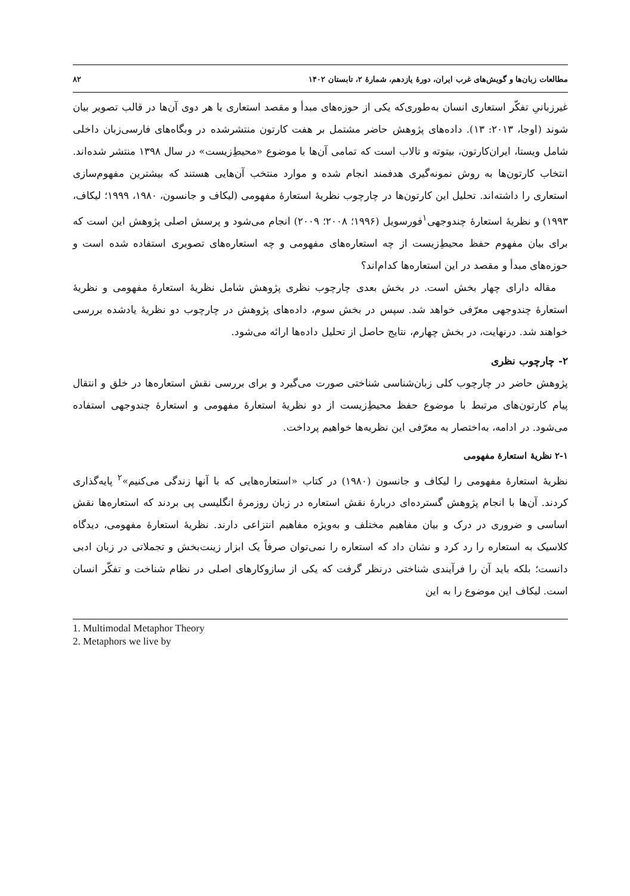مطالعات زبان‌ها و گویش‌های غرب ایران، دورۀ یازدهم، شمارۀ ۲، تابستان ۱۴۰۲ ۸۲
غیرزبانیِ تفکّر استعاری انسان به‌طوری‌که یکی از حوزه‌های مبدأ و مقصد استعاری یا هر دوی آن‌ها در قالب تصویر بیان شوند (اوجا، ۲۰۱۳: ۱۳). داده‌های پژوهش حاضر مشتمل بر هفت کارتون منتشرشده در وبگاه‌های فارسی‌زبان داخلی شامل ویستا، ایران‌کارتون، بیتوته و تالاب است که تمامی آن‌ها با موضوع «محیطِ‌زیست» در سال ۱۳۹۸ منتشر شده‌اند. انتخاب کارتون‌ها به روش نمونه‌گیری هدفمند انجام شده و موارد منتخب آن‌هایی هستند که بیشترین مفهوم‌سازی استعاری را داشته‌اند. تحلیل این کارتون‌ها در چارچوب نظریۀ استعارۀ مفهومی (لیکاف و جانسون، ۱۹۸۰، ۱۹۹۹؛ لیکاف، ۱۹۹۳) و نظریۀ استعارۀ چندوجهی<sup>۱</sup>فورسویل (۱۹۹۶؛ ۲۰۰۸؛ ۲۰۰۹) انجام می‌شود و پرسش اصلی پژوهش این است که برای بیان مفهوم حفظ محیطِ‌زیست از چه استعاره‌های مفهومی و چه استعاره‌های تصویری استفاده شده است و حوزه‌های مبدأ و مقصد در این استعاره‌ها کدام‌اند؟
مقاله دارای چهار بخش است. در بخش بعدی چارچوب نظری پژوهش شامل نظریۀ استعارۀ مفهومی و نظریۀ استعارۀ چندوجهی معرّفی خواهد شد. سپس در بخش سوم، داده‌های پژوهش در چارچوب دو نظریۀ یادشده بررسی خواهند شد. درنهایت، در بخش چهارم، نتایج حاصل از تحلیل داده‌ها ارائه می‌شود.
۲- چارچوب نظری
پژوهش حاضر در چارچوب کلی زبان‌شناسی شناختی صورت می‌گیرد و برای بررسی نقش استعاره‌ها در خلق و انتقال پیام کارتون‌های مرتبط با موضوع حفظ محیطِ‌زیست از دو نظریۀ استعارۀ مفهومی و استعارۀ چندوجهی استفاده می‌شود. در ادامه، به‌اختصار به معرّفی این نظریه‌ها خواهیم پرداخت.
۲-۱ نظریۀ استعارۀ مفهومی
نظریۀ استعارۀ مفهومی را لیکاف و جانسون (۱۹۸۰) در کتاب «استعاره‌هایی که با آنها زندگی می‌کنیم»<sup>۲</sup> پایه‌گذاری کردند. آن‌ها با انجام پژوهش گسترده‌ای دربارۀ نقش استعاره در زبان روزمرۀ انگلیسی پی بردند که استعاره‌ها نقش اساسی و ضروری در درک و بیان مفاهیم مختلف و به‌ویژه مفاهیم انتزاعی دارند. نظریۀ استعارۀ مفهومی، دیدگاه کلاسیک به استعاره را رد کرد و نشان داد که استعاره را نمی‌توان صرفاً یک ابزار زینت‌بخش و تجملاتی در زبان ادبی دانست؛ بلکه باید آن را فرآیندی شناختی درنظر گرفت که یکی از سازوکارهای اصلی در نظام شناخت و تفکّر انسان است. لیکاف این موضوع را به این
1. Multimodal Metaphor Theory
2. Metaphors we live by